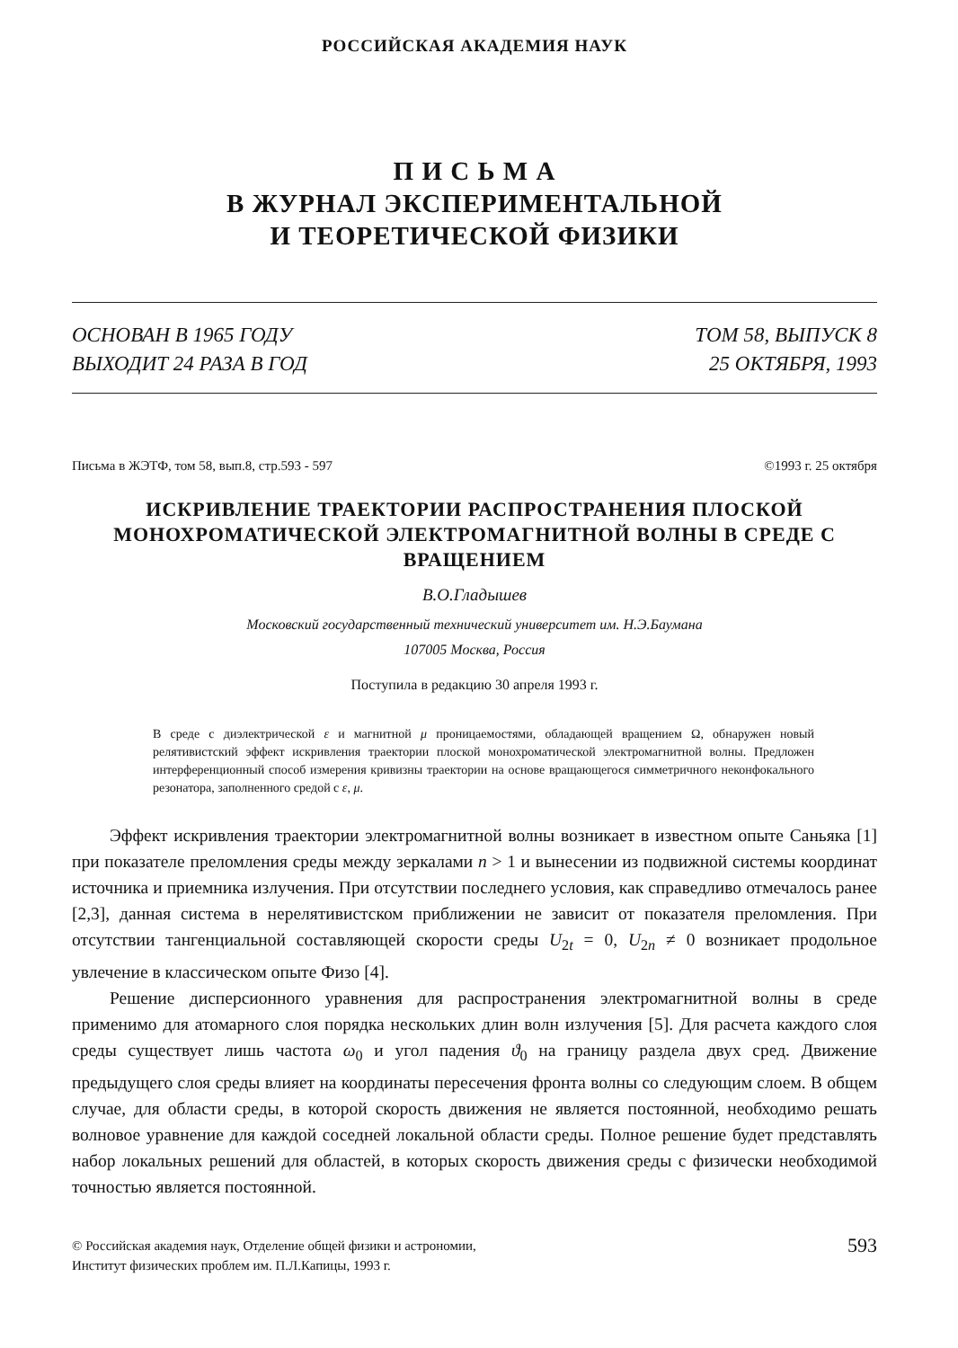РОССИЙСКАЯ АКАДЕМИЯ НАУК
П И С Ь М А
В ЖУРНАЛ ЭКСПЕРИМЕНТАЛЬНОЙ
И ТЕОРЕТИЧЕСКОЙ ФИЗИКИ
ОСНОВАН В 1965 ГОДУ
ВЫХОДИТ 24 РАЗА В ГОД
ТОМ 58, ВЫПУСК 8
25 ОКТЯБРЯ, 1993
Письма в ЖЭТФ, том 58, вып.8, стр.593 - 597 ©1993 г. 25 октября
ИСКРИВЛЕНИЕ ТРАЕКТОРИИ РАСПРОСТРАНЕНИЯ ПЛОСКОЙ МОНОХРОМАТИЧЕСКОЙ ЭЛЕКТРОМАГНИТНОЙ ВОЛНЫ В СРЕДЕ С ВРАЩЕНИЕМ
В.О.Гладышев
Московский государственный технический университет им. Н.Э.Баумана
107005 Москва, Россия
Поступила в редакцию 30 апреля 1993 г.
В среде с диэлектрической ε и магнитной μ проницаемостями, обладающей вращением Ω, обнаружен новый релятивистский эффект искривления траектории плоской монохроматической электромагнитной волны. Предложен интерференционный способ измерения кривизны траектории на основе вращающегося симметричного неконфокального резонатора, заполненного средой с ε, μ.
Эффект искривления траектории электромагнитной волны возникает в известном опыте Саньяка [1] при показателе преломления среды между зеркалами n > 1 и вынесении из подвижной системы координат источника и приемника излучения. При отсутствии последнего условия, как справедливо отмечалось ранее [2,3], данная система в нерелятивистском приближении не зависит от показателя преломления. При отсутствии тангенциальной составляющей скорости среды U<sub>2t</sub> = 0, U<sub>2n</sub> ≠ 0 возникает продольное увлечение в классическом опыте Физо [4].
Решение дисперсионного уравнения для распространения электромагнитной волны в среде применимо для атомарного слоя порядка нескольких длин волн излучения [5]. Для расчета каждого слоя среды существует лишь частота ω<sub>0</sub> и угол падения ϑ<sub>0</sub> на границу раздела двух сред. Движение предыдущего слоя среды влияет на координаты пересечения фронта волны со следующим слоем. В общем случае, для области среды, в которой скорость движения не является постоянной, необходимо решать волновое уравнение для каждой соседней локальной области среды. Полное решение будет представлять набор локальных решений для областей, в которых скорость движения среды с физически необходимой точностью является постоянной.
© Российская академия наук, Отделение общей физики и астрономии,
Институт физических проблем им. П.Л.Капицы, 1993 г.
593